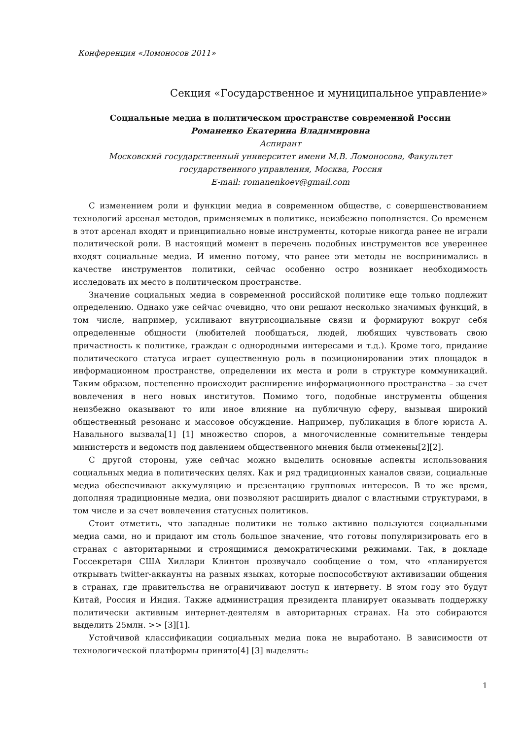Конференция «Ломоносов 2011»
Секция «Государственное и муниципальное управление»
Социальные медиа в политическом пространстве современной России
Романенко Екатерина Владимировна
Аспирант
Московский государственный университет имени М.В. Ломоносова, Факультет государственного управления, Москва, Россия
E-mail: romanenkoev@gmail.com
С изменением роли и функции медиа в современном обществе, с совершенствованием технологий арсенал методов, применяемых в политике, неизбежно пополняется. Со временем в этот арсенал входят и принципиально новые инструменты, которые никогда ранее не играли политической роли. В настоящий момент в перечень подобных инструментов все увереннее входят социальные медиа. И именно потому, что ранее эти методы не воспринимались в качестве инструментов политики, сейчас особенно остро возникает необходимость исследовать их место в политическом пространстве.
Значение социальных медиа в современной российской политике еще только подлежит определению. Однако уже сейчас очевидно, что они решают несколько значимых функций, в том числе, например, усиливают внутрисоциальные связи и формируют вокруг себя определенные общности (любителей пообщаться, людей, любящих чувствовать свою причастность к политике, граждан с однородными интересами и т.д.). Кроме того, придание политического статуса играет существенную роль в позиционировании этих площадок в информационном пространстве, определении их места и роли в структуре коммуникаций. Таким образом, постепенно происходит расширение информационного пространства – за счет вовлечения в него новых институтов. Помимо того, подобные инструменты общения неизбежно оказывают то или иное влияние на публичную сферу, вызывая широкий общественный резонанс и массовое обсуждение. Например, публикация в блоге юриста А. Навального вызвала[1] [1] множество споров, а многочисленные сомнительные тендеры министерств и ведомств под давлением общественного мнения были отменены[2][2].
С другой стороны, уже сейчас можно выделить основные аспекты использования социальных медиа в политических целях. Как и ряд традиционных каналов связи, социальные медиа обеспечивают аккумуляцию и презентацию групповых интересов. В то же время, дополняя традиционные медиа, они позволяют расширить диалог с властными структурами, в том числе и за счет вовлечения статусных политиков.
Стоит отметить, что западные политики не только активно пользуются социальными медиа сами, но и придают им столь большое значение, что готовы популяризировать его в странах с авторитарными и строящимися демократическими режимами. Так, в докладе Госсекретаря США Хиллари Клинтон прозвучало сообщение о том, что «планируется открывать twitter-аккаунты на разных языках, которые поспособствуют активизации общения в странах, где правительства не ограничивают доступ к интернету. В этом году это будут Китай, Россия и Индия. Также администрация президента планирует оказывать поддержку политически активным интернет-деятелям в авторитарных странах. На это собираются выделить 25млн. >> [3][1].
Устойчивой классификации социальных медиа пока не выработано. В зависимости от технологической платформы принято[4] [3] выделять:
1